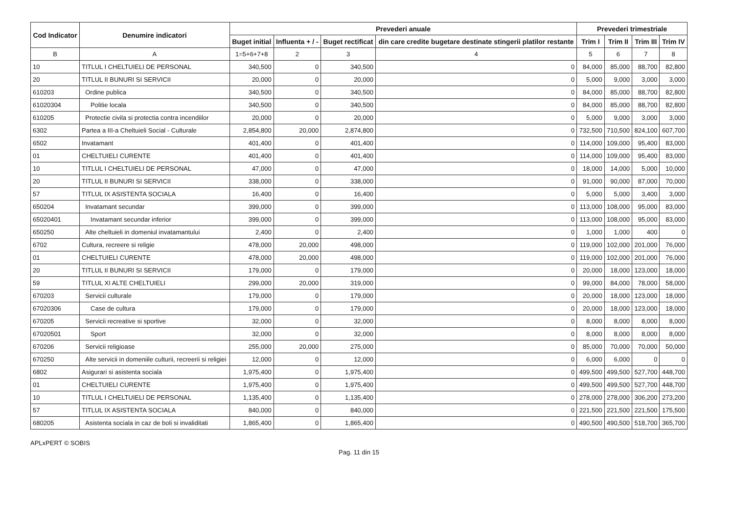| Cod Indicator | Denumire indicatori | Prevederi anuale | | | | Prevederi trimestriale | | | |
| --- | --- | --- | --- | --- | --- | --- | --- | --- | --- |
| | | Buget initial | Influenta + / - | Buget rectificat | din care credite bugetare destinate stingerii platilor restante | Trim I | Trim II | Trim III | Trim IV |
| B | A | 1=5+6+7+8 | 2 | 3 | 4 | 5 | 6 | 7 | 8 |
| 10 | TITLUL I CHELTUIELI DE PERSONAL | 340,500 | 0 | 340,500 | 0 | 84,000 | 85,000 | 88,700 | 82,800 |
| 20 | TITLUL II BUNURI SI SERVICII | 20,000 | 0 | 20,000 | 0 | 5,000 | 9,000 | 3,000 | 3,000 |
| 610203 | Ordine publica | 340,500 | 0 | 340,500 | 0 | 84,000 | 85,000 | 88,700 | 82,800 |
| 61020304 | Politie locala | 340,500 | 0 | 340,500 | 0 | 84,000 | 85,000 | 88,700 | 82,800 |
| 610205 | Protectie civila si protectia contra incendiilor | 20,000 | 0 | 20,000 | 0 | 5,000 | 9,000 | 3,000 | 3,000 |
| 6302 | Partea a III-a Cheltuieli Social - Culturale | 2,854,800 | 20,000 | 2,874,800 | 0 | 732,500 | 710,500 | 824,100 | 607,700 |
| 6502 | Invatamant | 401,400 | 0 | 401,400 | 0 | 114,000 | 109,000 | 95,400 | 83,000 |
| 01 | CHELTUIELI CURENTE | 401,400 | 0 | 401,400 | 0 | 114,000 | 109,000 | 95,400 | 83,000 |
| 10 | TITLUL I CHELTUIELI DE PERSONAL | 47,000 | 0 | 47,000 | 0 | 18,000 | 14,000 | 5,000 | 10,000 |
| 20 | TITLUL II BUNURI SI SERVICII | 338,000 | 0 | 338,000 | 0 | 91,000 | 90,000 | 87,000 | 70,000 |
| 57 | TITLUL IX ASISTENTA SOCIALA | 16,400 | 0 | 16,400 | 0 | 5,000 | 5,000 | 3,400 | 3,000 |
| 650204 | Invatamant secundar | 399,000 | 0 | 399,000 | 0 | 113,000 | 108,000 | 95,000 | 83,000 |
| 65020401 | Invatamant secundar inferior | 399,000 | 0 | 399,000 | 0 | 113,000 | 108,000 | 95,000 | 83,000 |
| 650250 | Alte cheltuieli in domeniul invatamantului | 2,400 | 0 | 2,400 | 0 | 1,000 | 1,000 | 400 | 0 |
| 6702 | Cultura, recreere si religie | 478,000 | 20,000 | 498,000 | 0 | 119,000 | 102,000 | 201,000 | 76,000 |
| 01 | CHELTUIELI CURENTE | 478,000 | 20,000 | 498,000 | 0 | 119,000 | 102,000 | 201,000 | 76,000 |
| 20 | TITLUL II BUNURI SI SERVICII | 179,000 | 0 | 179,000 | 0 | 20,000 | 18,000 | 123,000 | 18,000 |
| 59 | TITLUL XI ALTE CHELTUIELI | 299,000 | 20,000 | 319,000 | 0 | 99,000 | 84,000 | 78,000 | 58,000 |
| 670203 | Servicii culturale | 179,000 | 0 | 179,000 | 0 | 20,000 | 18,000 | 123,000 | 18,000 |
| 67020306 | Case de cultura | 179,000 | 0 | 179,000 | 0 | 20,000 | 18,000 | 123,000 | 18,000 |
| 670205 | Servicii recreative si sportive | 32,000 | 0 | 32,000 | 0 | 8,000 | 8,000 | 8,000 | 8,000 |
| 67020501 | Sport | 32,000 | 0 | 32,000 | 0 | 8,000 | 8,000 | 8,000 | 8,000 |
| 670206 | Servicii religioase | 255,000 | 20,000 | 275,000 | 0 | 85,000 | 70,000 | 70,000 | 50,000 |
| 670250 | Alte servicii in domeniile culturii, recreerii si religiei | 12,000 | 0 | 12,000 | 0 | 6,000 | 6,000 | 0 | 0 |
| 6802 | Asigurari si asistenta sociala | 1,975,400 | 0 | 1,975,400 | 0 | 499,500 | 499,500 | 527,700 | 448,700 |
| 01 | CHELTUIELI CURENTE | 1,975,400 | 0 | 1,975,400 | 0 | 499,500 | 499,500 | 527,700 | 448,700 |
| 10 | TITLUL I CHELTUIELI DE PERSONAL | 1,135,400 | 0 | 1,135,400 | 0 | 278,000 | 278,000 | 306,200 | 273,200 |
| 57 | TITLUL IX ASISTENTA SOCIALA | 840,000 | 0 | 840,000 | 0 | 221,500 | 221,500 | 221,500 | 175,500 |
| 680205 | Asistenta sociala in caz de boli si invaliditati | 1,865,400 | 0 | 1,865,400 | 0 | 490,500 | 490,500 | 518,700 | 365,700 |
APLxPERT © SOBIS
Pag. 11 din 15